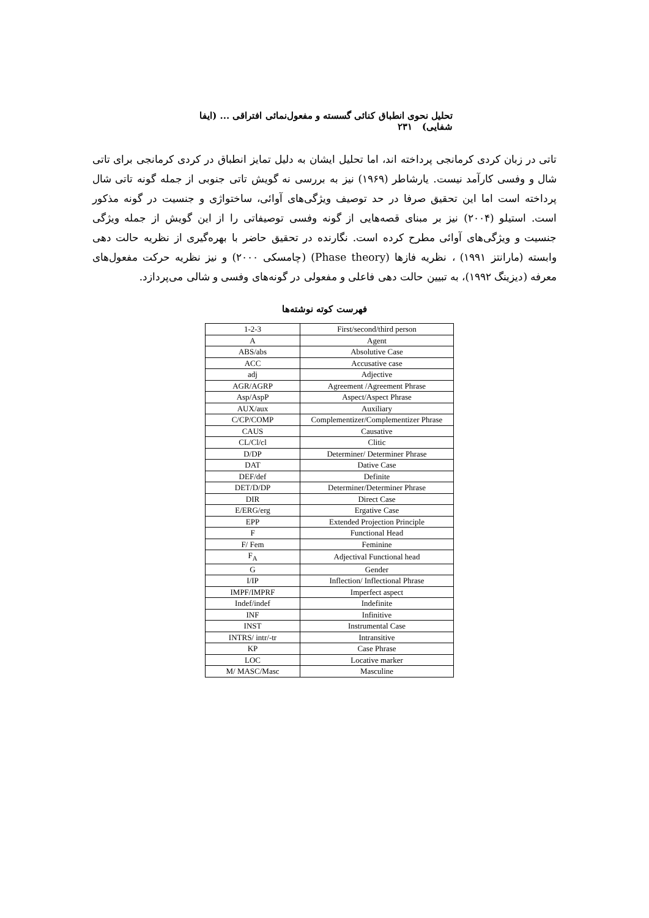تحلیل نحوی انطباق کنائی گسسته و مفعول‌نمائی افتراقی ... (ایفا شفایی) ۲۳۱
تاتی در زبان کردی کرمانجی پرداخته اند، اما تحلیل ایشان به دلیل تمایز انطباق در کردی کرمانجی برای تاتی شال و وفسی کارآمد نیست. یارشاطر (۱۹۶۹) نیز به بررسی نه گویش تاتی جنوبی از جمله گونه تاتی شال پرداخته است اما این تحقیق صرفا در حد توصیف ویژگی‌های آوائی، ساختواژی و جنسیت در گونه مذکور است. استیلو (۲۰۰۴) نیز بر مبنای قصه‌هایی از گونه وفسی توصیفاتی را از این گویش از جمله ویژگی جنسیت و ویژگی‌های آوائی مطرح کرده است. نگارنده در تحقیق حاضر با بهره‌گیری از نظریه حالت دهی وابسته (مارانتز ۱۹۹۱) ، نظریه فازها (Phase theory) (چامسکی ۲۰۰۰) و نیز نظریه حرکت مفعول‌های معرفه (دیزینگ ۱۹۹۲)، به تبیین حالت دهی فاعلی و مفعولی در گونه‌های وفسی و شالی می‌پردازد.
فهرست کوته نوشته‌ها
| 1-2-3 | First/second/third person |
| A | Agent |
| ABS/abs | Absolutive Case |
| ACC | Accusative case |
| adj | Adjective |
| AGR/AGRP | Agreement /Agreement Phrase |
| Asp/AspP | Aspect/Aspect Phrase |
| AUX/aux | Auxiliary |
| C/CP/COMP | Complementizer/Complementizer Phrase |
| CAUS | Causative |
| CL/Cl/cl | Clitic |
| D/DP | Determiner/ Determiner Phrase |
| DAT | Dative Case |
| DEF/def | Definite |
| DET/D/DP | Determiner/Determiner Phrase |
| DIR | Direct Case |
| E/ERG/erg | Ergative Case |
| EPP | Extended Projection Principle |
| F | Functional Head |
| F/ Fem | Feminine |
| F<sub>A</sub> | Adjectival Functional head |
| G | Gender |
| I/IP | Inflection/ Inflectional Phrase |
| IMPF/IMPRF | Imperfect aspect |
| Indef/indef | Indefinite |
| INF | Infinitive |
| INST | Instrumental Case |
| INTRS/ intr/-tr | Intransitive |
| KP | Case Phrase |
| LOC | Locative marker |
| M/ MASC/Masc | Masculine |